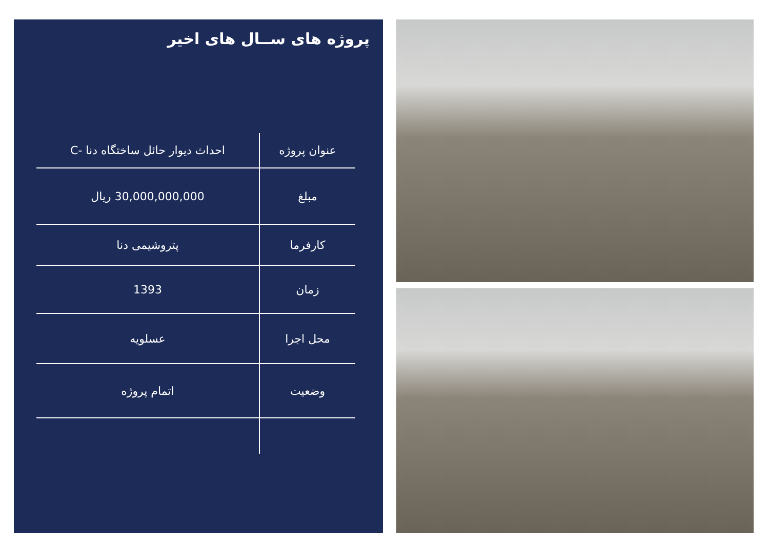پروژه های ســال های اخیر
| عنوان پروژه | احداث دیوار حائل ساختگاه دنا -C |
| مبلغ | 30,000,000,000 ریال |
| کارفرما | پتروشیمی دنا |
| زمان | 1393 |
| محل اجرا | عسلویه |
| وضعیت | اتمام پروژه |